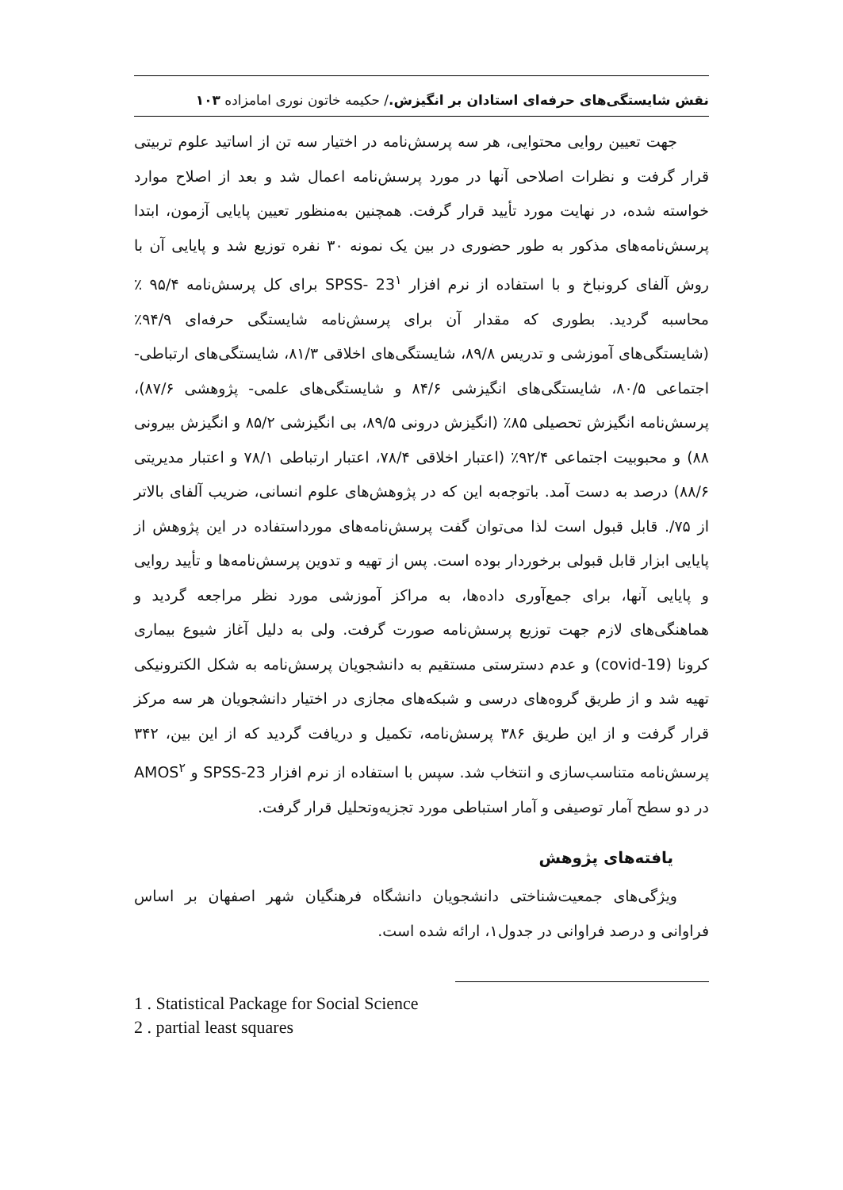نقش شایستگی‌های حرفه‌ای استادان بر انگیزش./ حکیمه خاتون نوری امامزاده ۱۰۳
جهت تعیین روایی محتوایی، هر سه پرسش‌نامه در اختیار سه تن از اساتید علوم تربیتی قرار گرفت و نظرات اصلاحی آنها در مورد پرسش‌نامه اعمال شد و بعد از اصلاح موارد خواسته شده، در نهایت مورد تأیید قرار گرفت. همچنین به‌منظور تعیین پایایی آزمون، ابتدا پرسش‌نامه‌های مذکور به طور حضوری در بین یک نمونه ۳۰ نفره توزیع شد و پایایی آن با روش آلفای کرونباخ و با استفاده از نرم افزار SPSS- 23<sup>۱</sup> برای کل پرسش‌نامه ۹۵/۴ ٪ محاسبه گردید. بطوری که مقدار آن برای پرسش‌نامه شایستگی حرفه‌ای ۹۴/۹٪ (شایستگی‌های آموزشی و تدریس ۸۹/۸، شایستگی‌های اخلاقی ۸۱/۳، شایستگی‌های ارتباطی- اجتماعی ۸۰/۵، شایستگی‌های انگیزشی ۸۴/۶ و شایستگی‌های علمی- پژوهشی ۸۷/۶)، پرسش‌نامه انگیزش تحصیلی ۸۵٪ (انگیزش درونی ۸۹/۵، بی انگیزشی ۸۵/۲ و انگیزش بیرونی ۸۸) و محبوبیت اجتماعی ۹۲/۴٪ (اعتبار اخلاقی ۷۸/۴، اعتبار ارتباطی ۷۸/۱ و اعتبار مدیریتی ۸۸/۶) درصد به دست آمد. باتوجه‌به این که در پژوهش‌های علوم انسانی، ضریب آلفای بالاتر از ۷۵/. قابل قبول است لذا می‌توان گفت پرسش‌نامه‌های مورداستفاده در این پژوهش از پایایی ابزار قابل قبولی برخوردار بوده است. پس از تهیه و تدوین پرسش‌نامه‌ها و تأیید روایی و پایایی آنها، برای جمع‌آوری داده‌ها، به مراکز آموزشی مورد نظر مراجعه گردید و هماهنگی‌های لازم جهت توزیع پرسش‌نامه صورت گرفت. ولی به دلیل آغاز شیوع بیماری کرونا (covid-19) و عدم دسترستی مستقیم به دانشجویان پرسش‌نامه به شکل الکترونیکی تهیه شد و از طریق گروه‌های درسی و شبکه‌های مجازی در اختیار دانشجویان هر سه مرکز قرار گرفت و از این طریق ۳۸۶ پرسش‌نامه، تکمیل و دریافت گردید که از این بین، ۳۴۲ پرسش‌نامه متناسب‌سازی و انتخاب شد. سپس با استفاده از نرم افزار SPSS-23 و AMOS<sup>۲</sup> در دو سطح آمار توصیفی و آمار استباطی مورد تجزیه‌وتحلیل قرار گرفت.
یافته‌های پژوهش
ویژگی‌های جمعیت‌شناختی دانشجویان دانشگاه فرهنگیان شهر اصفهان بر اساس فراوانی و درصد فراوانی در جدول۱، ارائه شده است.
1 . Statistical Package for Social Science
2 . partial least squares